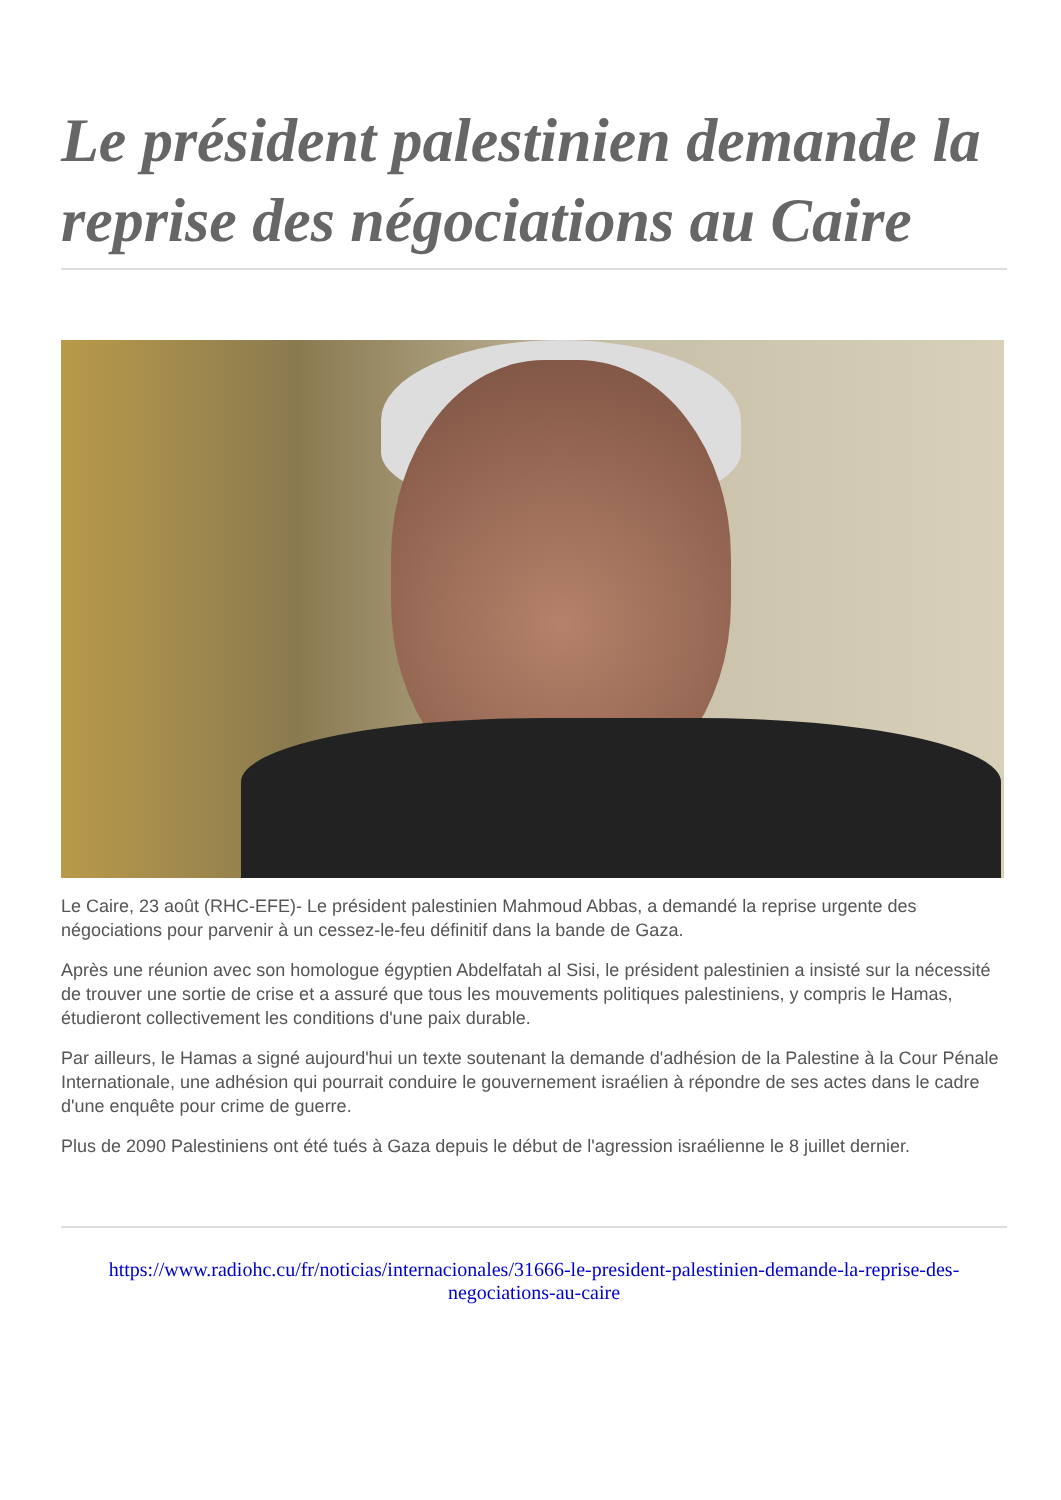Le président palestinien demande la reprise des négociations au Caire
Le Caire, 23 août (RHC-EFE)- Le président palestinien Mahmoud Abbas, a demandé la reprise urgente des négociations pour parvenir à un cessez-le-feu définitif dans la bande de Gaza.
Après une réunion avec son homologue égyptien Abdelfatah al Sisi, le président palestinien a insisté sur la nécessité de trouver une sortie de crise et a assuré que tous les mouvements politiques palestiniens, y compris le Hamas, étudieront collectivement les conditions d'une paix durable.
Par ailleurs, le Hamas a signé aujourd'hui un texte soutenant la demande d'adhésion de la Palestine à la Cour Pénale Internationale, une adhésion qui pourrait conduire le gouvernement israélien à répondre de ses actes dans le cadre d'une enquête pour crime de guerre.
Plus de 2090 Palestiniens ont été tués à Gaza depuis le début de l'agression israélienne le 8 juillet dernier.
https://www.radiohc.cu/fr/noticias/internacionales/31666-le-president-palestinien-demande-la-reprise-des-negociations-au-caire